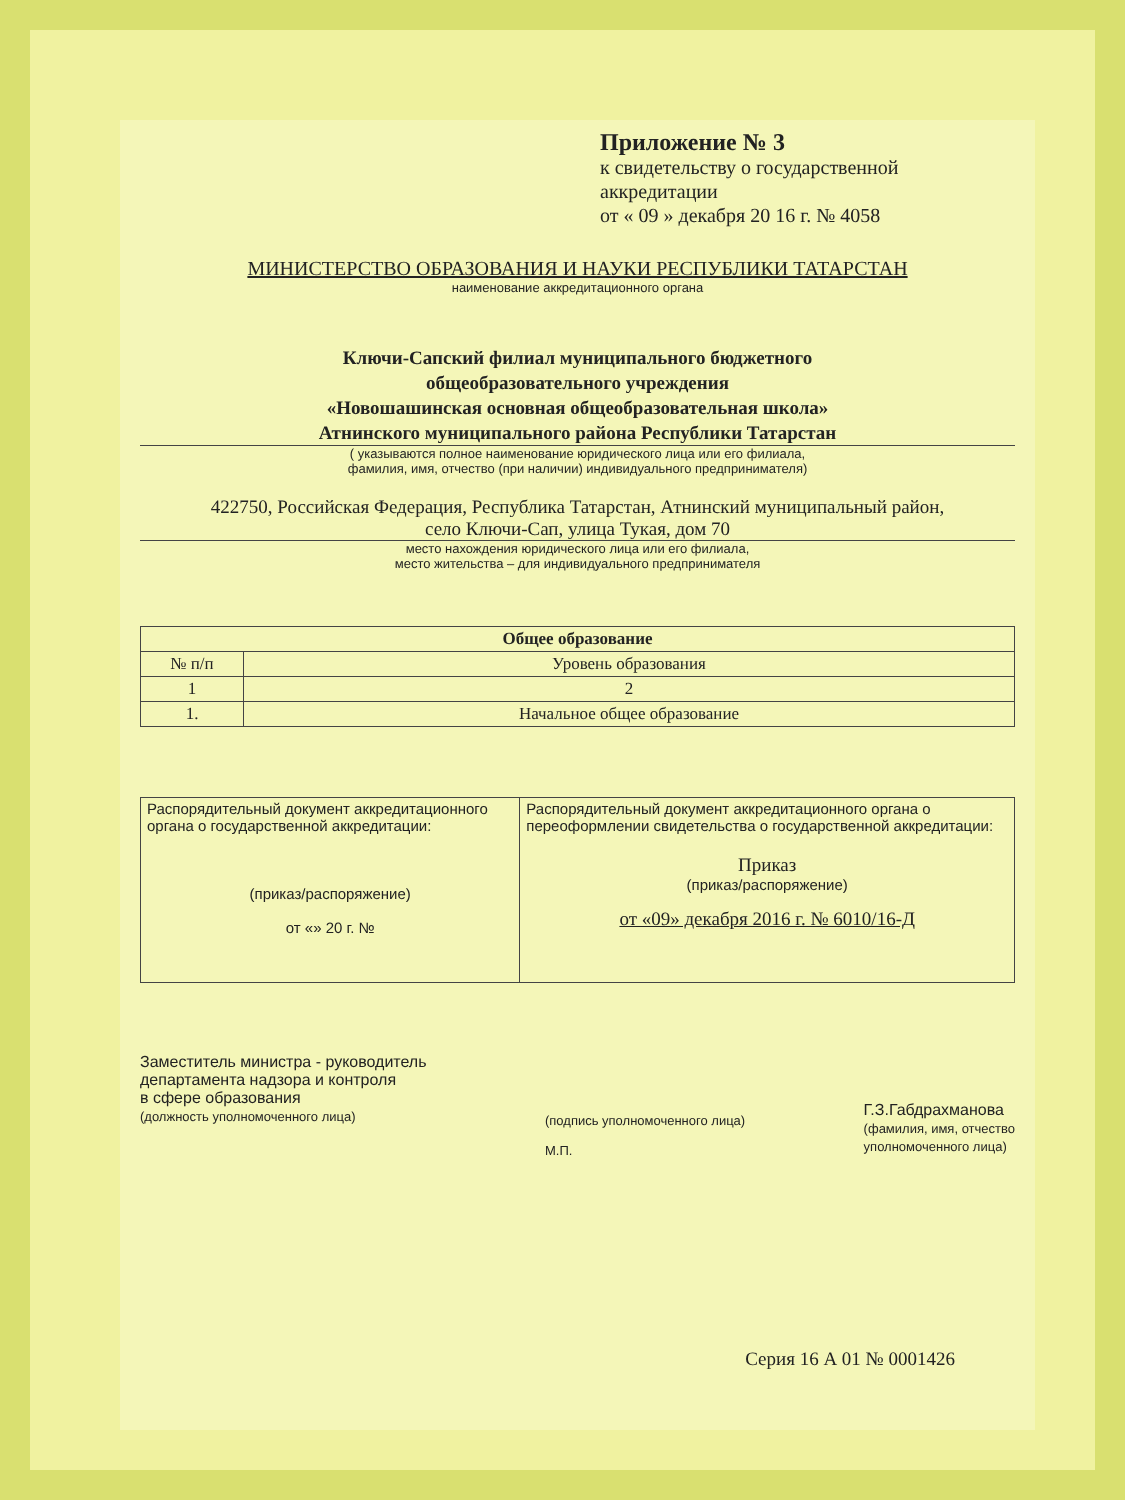Приложение № 3
к свидетельству о государственной аккредитации
от « 09 » декабря 20 16 г. № 4058
МИНИСТЕРСТВО ОБРАЗОВАНИЯ И НАУКИ РЕСПУБЛИКИ ТАТАРСТАН
наименование аккредитационного органа
Ключи-Сапский филиал муниципального бюджетного
общеобразовательного учреждения
«Новошашинская основная общеобразовательная школа»
Атнинского муниципального района Республики Татарстан
( указываются полное наименование юридического лица или его филиала,
фамилия, имя, отчество (при наличии) индивидуального предпринимателя)
422750, Российская Федерация, Республика Татарстан, Атнинский муниципальный район,
село Ключи-Сап, улица Тукая, дом 70
место нахождения юридического лица или его филиала,
место жительства – для индивидуального предпринимателя
| Общее образование | |
| --- | --- |
| № п/п | Уровень образования |
| 1 | 2 |
| 1. | Начальное общее образование |
| Распорядительный документ аккредитационного органа о государственной аккредитации: (приказ/распоряжение) от «» 20 г. № | Распорядительный документ аккредитационного органа о переоформлении свидетельства о государственной аккредитации: Приказ (приказ/распоряжение) от «09» декабря 2016 г. № 6010/16-Д |
Заместитель министра - руководитель
департамента надзора и контроля
в сфере образования
(должность уполномоченного лица)
(подпись уполномоченного лица)
М.П.
Г.З.Габдрахманова
(фамилия, имя, отчество
уполномоченного лица)
Серия 16 А 01 № 0001426